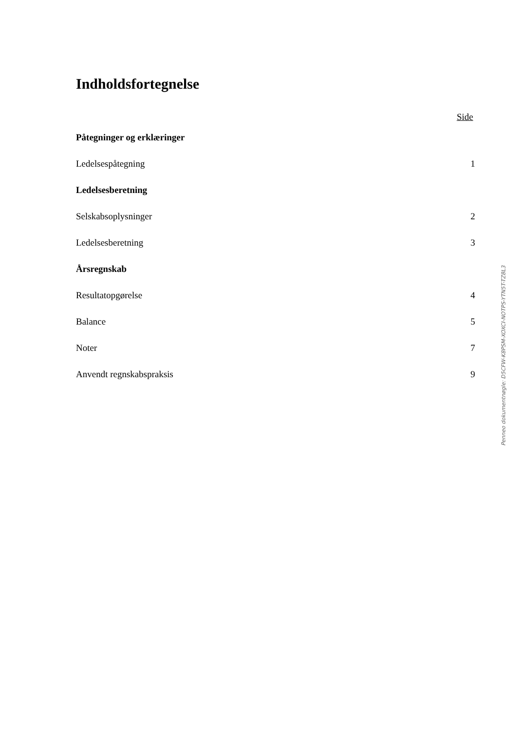Indholdsfortegnelse
Side
Påtegninger og erklæringer
Ledelsespåtegning 1
Ledelsesberetning
Selskabsoplysninger 2
Ledelsesberetning 3
Årsregnskab
Resultatopgørelse 4
Balance 5
Noter 7
Anvendt regnskabspraksis 9
Penneo dokumentnøgle: D5CFW-K8PSM-XOXCI-NOTPS-YTN5T-TZ8L3